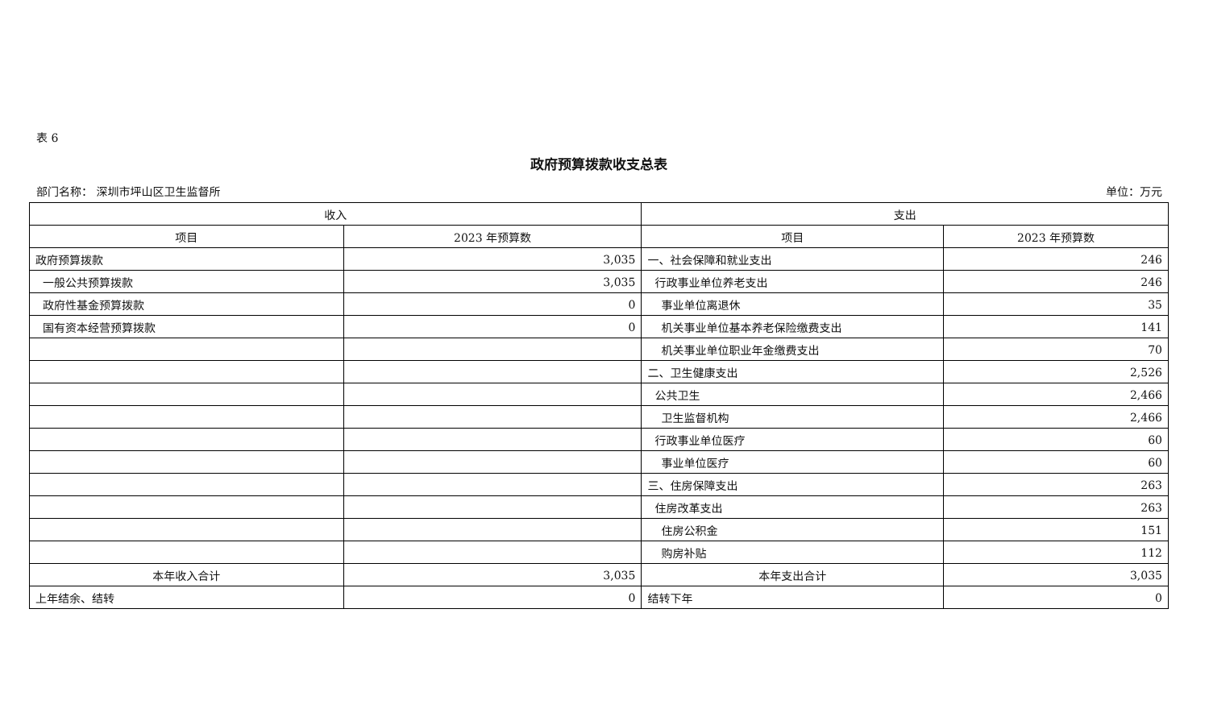表 6
政府预算拨款收支总表
部门名称： 深圳市坪山区卫生监督所 单位：万元
| 收入 | | 支出 | |
| --- | --- | --- | --- |
| 项目 | 2023 年预算数 | 项目 | 2023 年预算数 |
| 政府预算拨款 | 3,035 | 一、社会保障和就业支出 | 246 |
| 一般公共预算拨款 | 3,035 | 行政事业单位养老支出 | 246 |
| 政府性基金预算拨款 | 0 | 事业单位离退休 | 35 |
| 国有资本经营预算拨款 | 0 | 机关事业单位基本养老保险缴费支出 | 141 |
| | | 机关事业单位职业年金缴费支出 | 70 |
| | | 二、卫生健康支出 | 2,526 |
| | | 公共卫生 | 2,466 |
| | | 卫生监督机构 | 2,466 |
| | | 行政事业单位医疗 | 60 |
| | | 事业单位医疗 | 60 |
| | | 三、住房保障支出 | 263 |
| | | 住房改革支出 | 263 |
| | | 住房公积金 | 151 |
| | | 购房补贴 | 112 |
| 本年收入合计 | 3,035 | 本年支出合计 | 3,035 |
| 上年结余、结转 | 0 | 结转下年 | 0 |